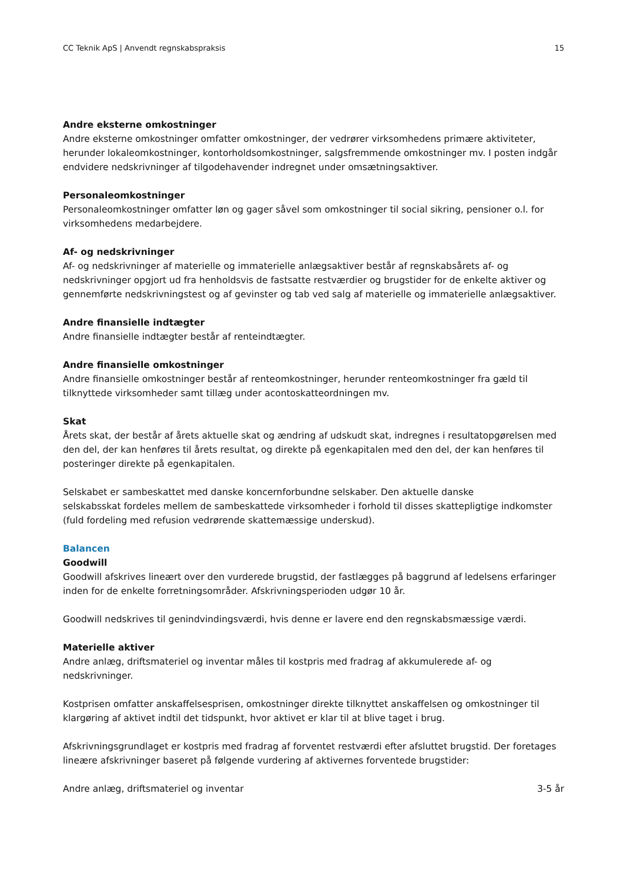CC Teknik ApS | Anvendt regnskabspraksis 15
Andre eksterne omkostninger
Andre eksterne omkostninger omfatter omkostninger, der vedrører virksomhedens primære aktiviteter, herunder lokaleomkostninger, kontorholdsomkostninger, salgsfremmende omkostninger mv. I posten indgår endvidere nedskrivninger af tilgodehavender indregnet under omsætningsaktiver.
Personaleomkostninger
Personaleomkostninger omfatter løn og gager såvel som omkostninger til social sikring, pensioner o.l. for virksomhedens medarbejdere.
Af- og nedskrivninger
Af- og nedskrivninger af materielle og immaterielle anlægsaktiver består af regnskabsårets af- og nedskrivninger opgjort ud fra henholdsvis de fastsatte restværdier og brugstider for de enkelte aktiver og gennemførte nedskrivningstest og af gevinster og tab ved salg af materielle og immaterielle anlægsaktiver.
Andre finansielle indtægter
Andre finansielle indtægter består af renteindtægter.
Andre finansielle omkostninger
Andre finansielle omkostninger består af renteomkostninger, herunder renteomkostninger fra gæld til tilknyttede virksomheder samt tillæg under acontoskatteordningen mv.
Skat
Årets skat, der består af årets aktuelle skat og ændring af udskudt skat, indregnes i resultatopgørelsen med den del, der kan henføres til årets resultat, og direkte på egenkapitalen med den del, der kan henføres til posteringer direkte på egenkapitalen.
Selskabet er sambeskattet med danske koncernforbundne selskaber. Den aktuelle danske
selskabsskat fordeles mellem de sambeskattede virksomheder i forhold til disses skattepligtige indkomster (fuld fordeling med refusion vedrørende skattemæssige underskud).
Balancen
Goodwill
Goodwill afskrives lineært over den vurderede brugstid, der fastlægges på baggrund af ledelsens erfaringer inden for de enkelte forretningsområder. Afskrivningsperioden udgør 10 år.
Goodwill nedskrives til genindvindingsværdi, hvis denne er lavere end den regnskabsmæssige værdi.
Materielle aktiver
Andre anlæg, driftsmateriel og inventar måles til kostpris med fradrag af akkumulerede af- og nedskrivninger.
Kostprisen omfatter anskaffelsesprisen, omkostninger direkte tilknyttet anskaffelsen og omkostninger til klargøring af aktivet indtil det tidspunkt, hvor aktivet er klar til at blive taget i brug.
Afskrivningsgrundlaget er kostpris med fradrag af forventet restværdi efter afsluttet brugstid. Der foretages lineære afskrivninger baseret på følgende vurdering af aktivernes forventede brugstider:
| Andre anlæg, driftsmateriel og inventar | 3-5 år |